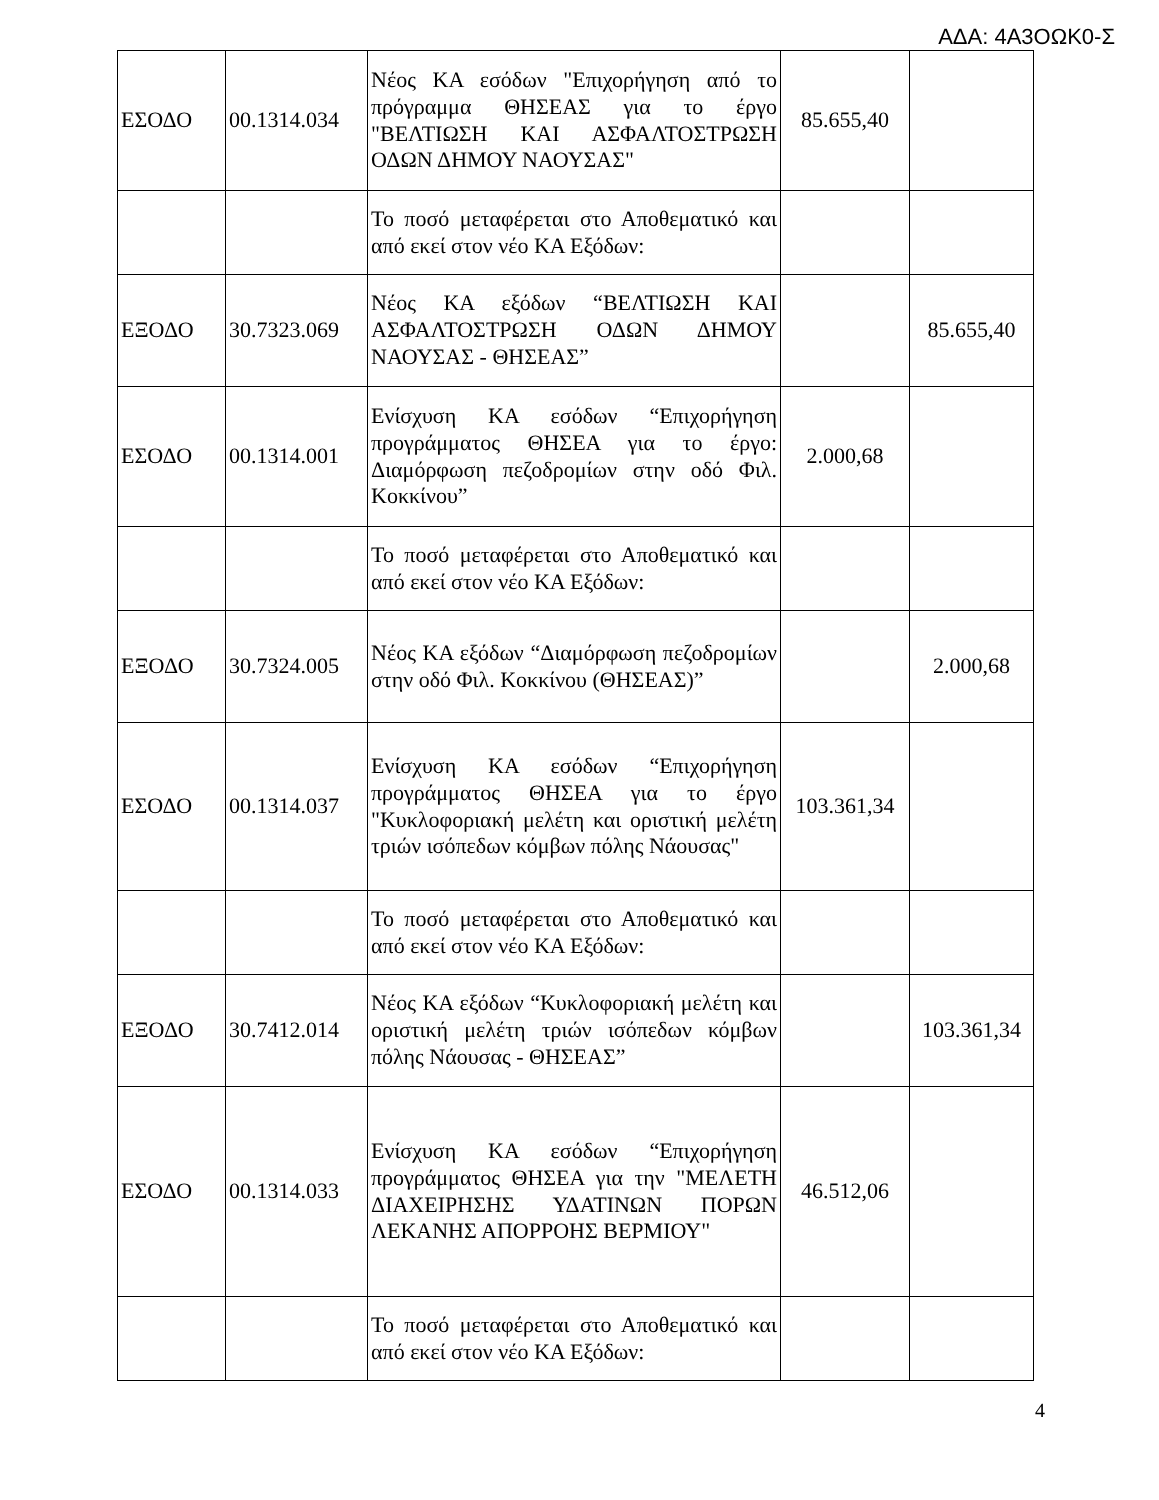ΑΔΑ: 4Α3ΟΩΚ0-Σ
| ΕΣΟΔΟ | 00.1314.034 | Νέος ΚΑ εσόδων "Επιχορήγηση από το πρόγραμμα ΘΗΣΕΑΣ για το έργο "ΒΕΛΤΙΩΣΗ ΚΑΙ ΑΣΦΑΛΤΟΣΤΡΩΣΗ ΟΔΩΝ ΔΗΜΟΥ ΝΑΟΥΣΑΣ" | 85.655,40 | |
| | | Το ποσό μεταφέρεται στο Αποθεματικό και από εκεί στον νέο ΚΑ Εξόδων: | | |
| ΕΞΟΔΟ | 30.7323.069 | Νέος ΚΑ εξόδων “ΒΕΛΤΙΩΣΗ ΚΑΙ ΑΣΦΑΛΤΟΣΤΡΩΣΗ ΟΔΩΝ ΔΗΜΟΥ ΝΑΟΥΣΑΣ - ΘΗΣΕΑΣ” | | 85.655,40 |
| ΕΣΟΔΟ | 00.1314.001 | Ενίσχυση ΚΑ εσόδων “Επιχορήγηση προγράμματος ΘΗΣΕΑ για το έργο: Διαμόρφωση πεζοδρομίων στην οδό Φιλ. Κοκκίνου” | 2.000,68 | |
| | | Το ποσό μεταφέρεται στο Αποθεματικό και από εκεί στον νέο ΚΑ Εξόδων: | | |
| ΕΞΟΔΟ | 30.7324.005 | Νέος ΚΑ εξόδων “Διαμόρφωση πεζοδρομίων στην οδό Φιλ. Κοκκίνου (ΘΗΣΕΑΣ)” | | 2.000,68 |
| ΕΣΟΔΟ | 00.1314.037 | Ενίσχυση ΚΑ εσόδων “Επιχορήγηση προγράμματος ΘΗΣΕΑ για το έργο "Κυκλοφοριακή μελέτη και οριστική μελέτη τριών ισόπεδων κόμβων πόλης Νάουσας" | 103.361,34 | |
| | | Το ποσό μεταφέρεται στο Αποθεματικό και από εκεί στον νέο ΚΑ Εξόδων: | | |
| ΕΞΟΔΟ | 30.7412.014 | Νέος ΚΑ εξόδων “Κυκλοφοριακή μελέτη και οριστική μελέτη τριών ισόπεδων κόμβων πόλης Νάουσας - ΘΗΣΕΑΣ” | | 103.361,34 |
| ΕΣΟΔΟ | 00.1314.033 | Ενίσχυση ΚΑ εσόδων “Επιχορήγηση προγράμματος ΘΗΣΕΑ για την "ΜΕΛΕΤΗ ΔΙΑΧΕΙΡΗΣΗΣ ΥΔΑΤΙΝΩΝ ΠΟΡΩΝ ΛΕΚΑΝΗΣ ΑΠΟΡΡΟΗΣ ΒΕΡΜΙΟΥ" | 46.512,06 | |
| | | Το ποσό μεταφέρεται στο Αποθεματικό και από εκεί στον νέο ΚΑ Εξόδων: | | |
4